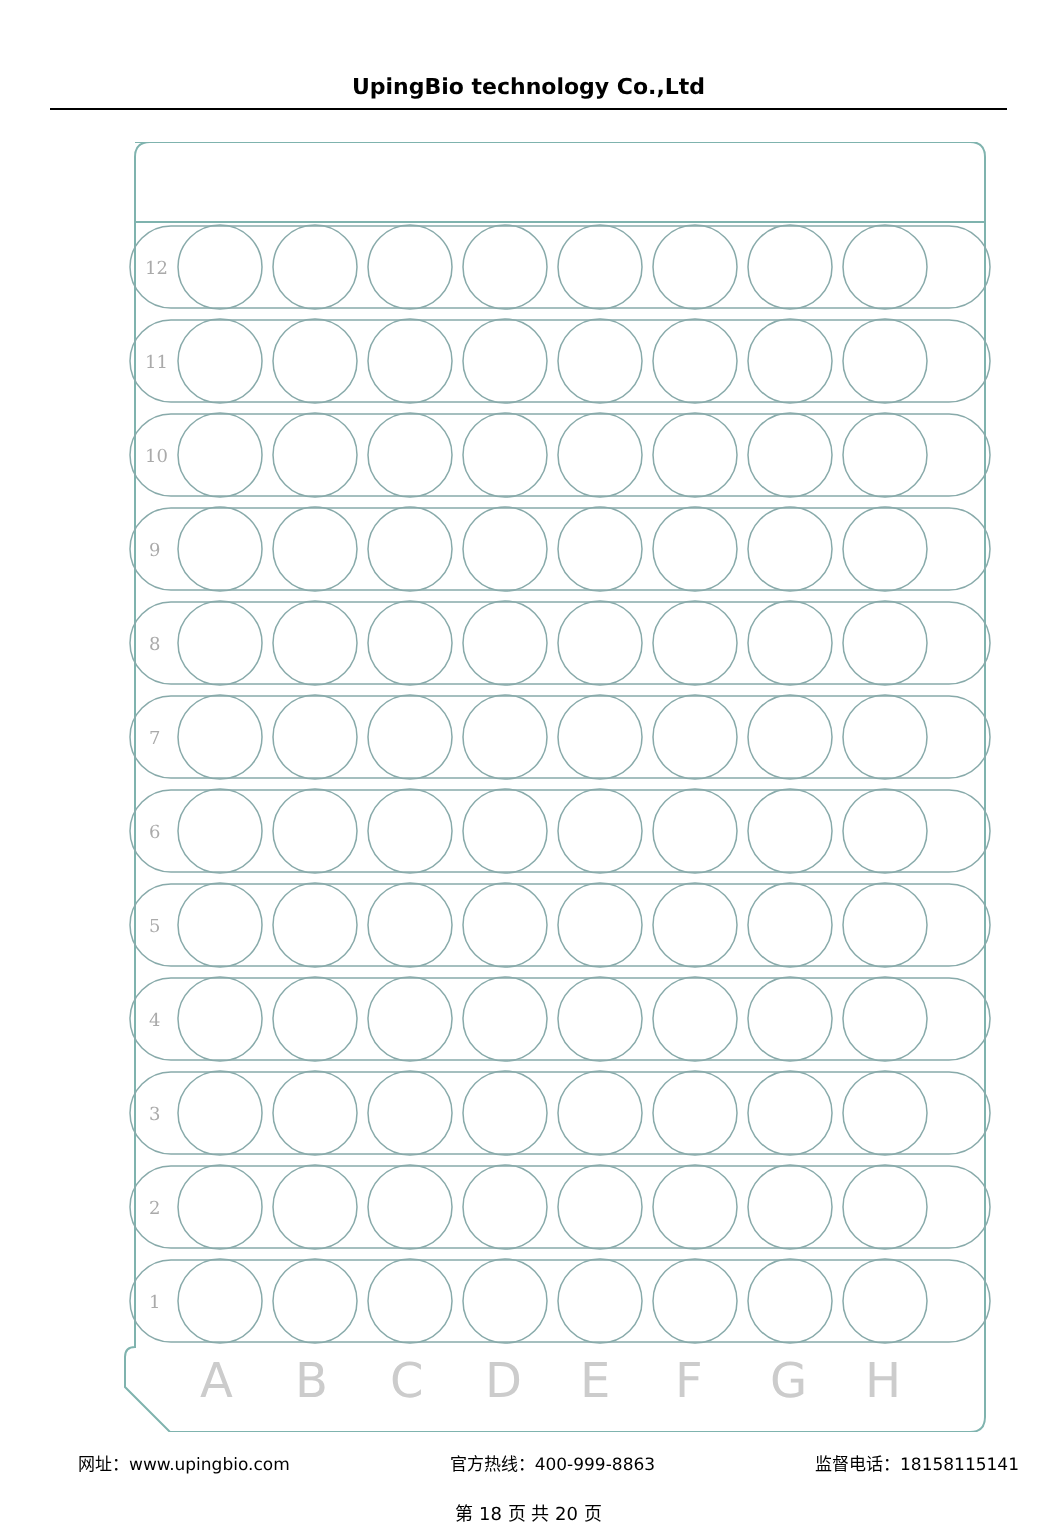UpingBio technology Co.,Ltd
12
11
10
9
8
7
6
5
4
3
2
1
A
B
C
D
E
F
G
H
网址：www.upingbio.com 官方热线：400-999-8863 监督电话：18158115141
第 18 页 共 20 页